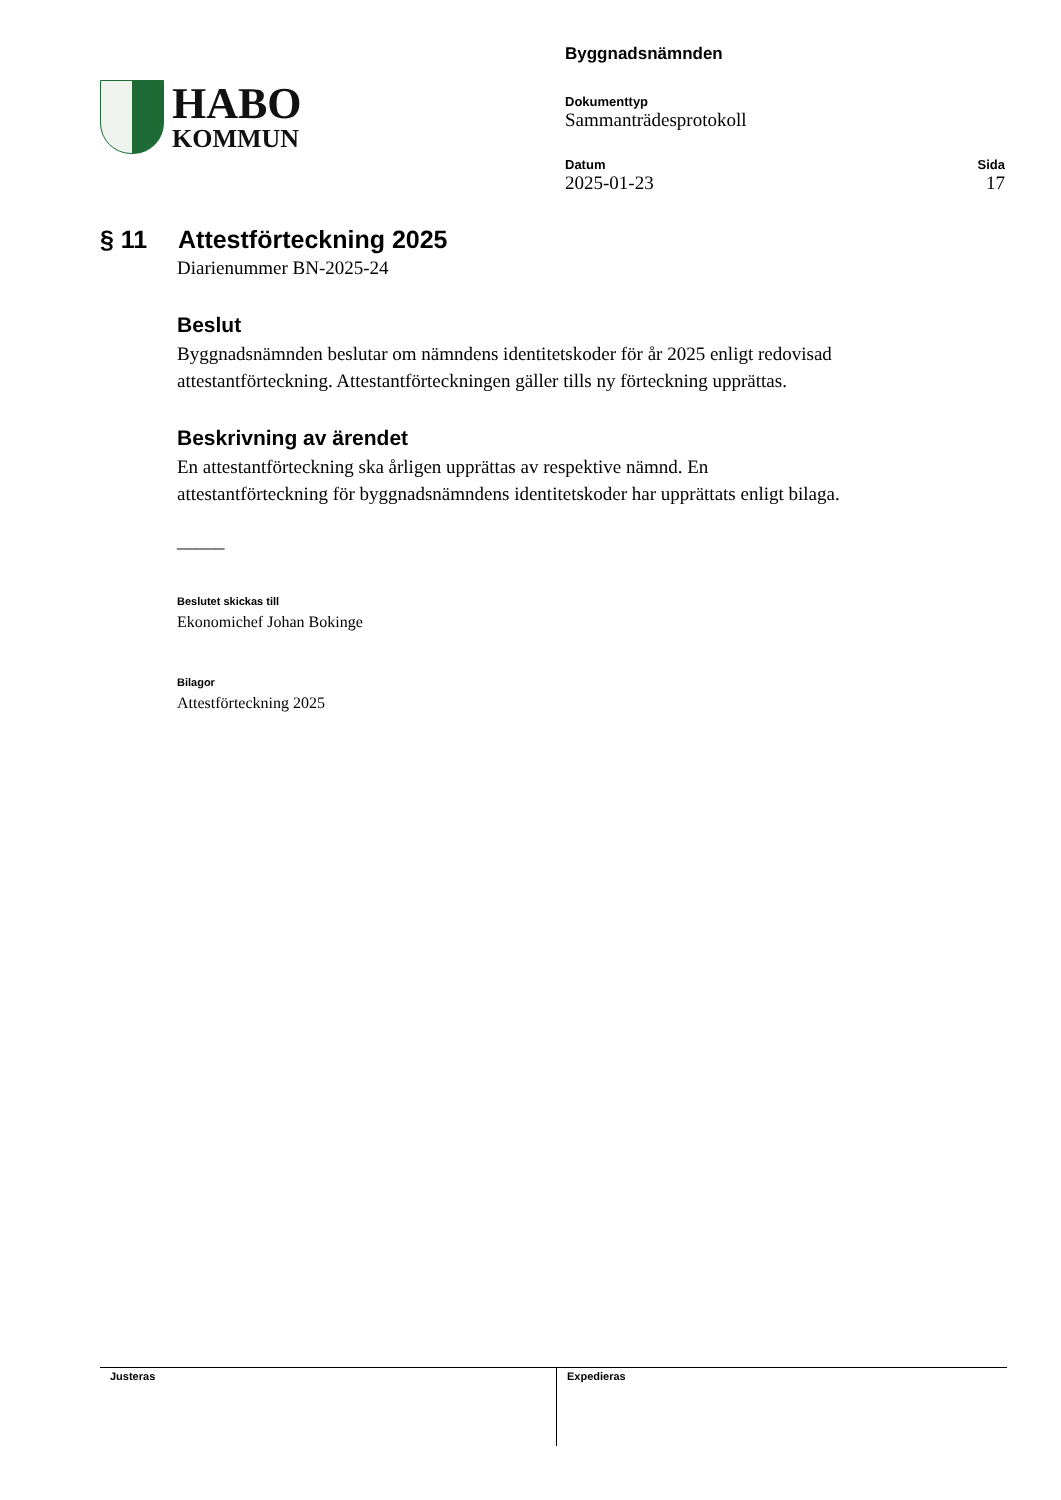HABO
KOMMUN
Byggnadsnämnden
Dokumenttyp
Sammanträdesprotokoll
Datum
2025-01-23
Sida
17
§ 11 Attestförteckning 2025
Diarienummer BN-2025-24
Beslut
Byggnadsnämnden beslutar om nämndens identitetskoder för år 2025 enligt redovisad attestantförteckning. Attestantförteckningen gäller tills ny förteckning upprättas.
Beskrivning av ärendet
En attestantförteckning ska årligen upprättas av respektive nämnd. En attestantförteckning för byggnadsnämndens identitetskoder har upprättats enligt bilaga.
_____
Beslutet skickas till
Ekonomichef Johan Bokinge
Bilagor
Attestförteckning 2025
Justeras Expedieras